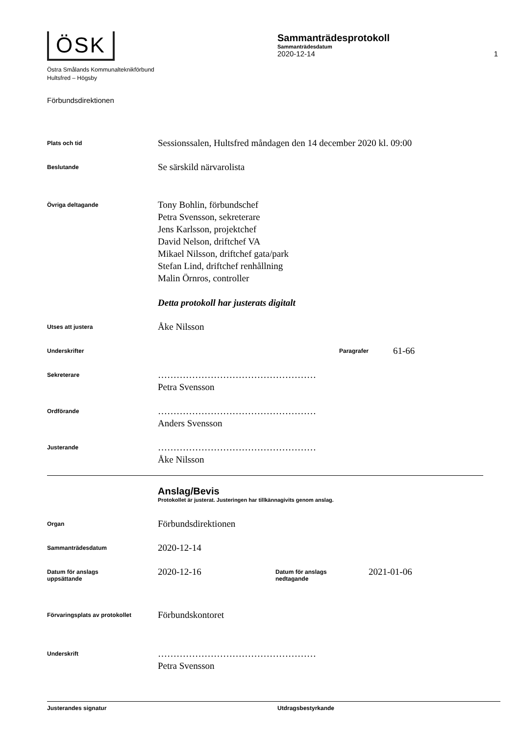ÖSK
Östra Smålands Kommunalteknikförbund
Hultsfred – Högsby
Sammanträdesprotokoll
Sammanträdesdatum
2020-12-14 1
Förbundsdirektionen
Plats och tid
Sessionssalen, Hultsfred måndagen den 14 december 2020 kl. 09:00
Beslutande
Se särskild närvarolista
Övriga deltagande
Tony Bohlin, förbundschef
Petra Svensson, sekreterare
Jens Karlsson, projektchef
David Nelson, driftchef VA
Mikael Nilsson, driftchef gata/park
Stefan Lind, driftchef renhållning
Malin Örnros, controller
Detta protokoll har justerats digitalt
Utses att justera
Åke Nilsson
Underskrifter Paragrafer
61-66
Sekreterare
……………………………………………
Petra Svensson
Ordförande
……………………………………………
Anders Svensson
Justerande
……………………………………………
Åke Nilsson
Anslag/Bevis
Protokollet är justerat. Justeringen har tillkännagivits genom anslag.
Organ
Förbundsdirektionen
Sammanträdesdatum
2020-12-14
Datum för anslags
uppsättande
2020-12-16
Datum för anslags
nedtagande
2021-01-06
Förvaringsplats av protokollet
Förbundskontoret
Underskrift
……………………………………………
Petra Svensson
Justerandes signatur Utdragsbestyrkande